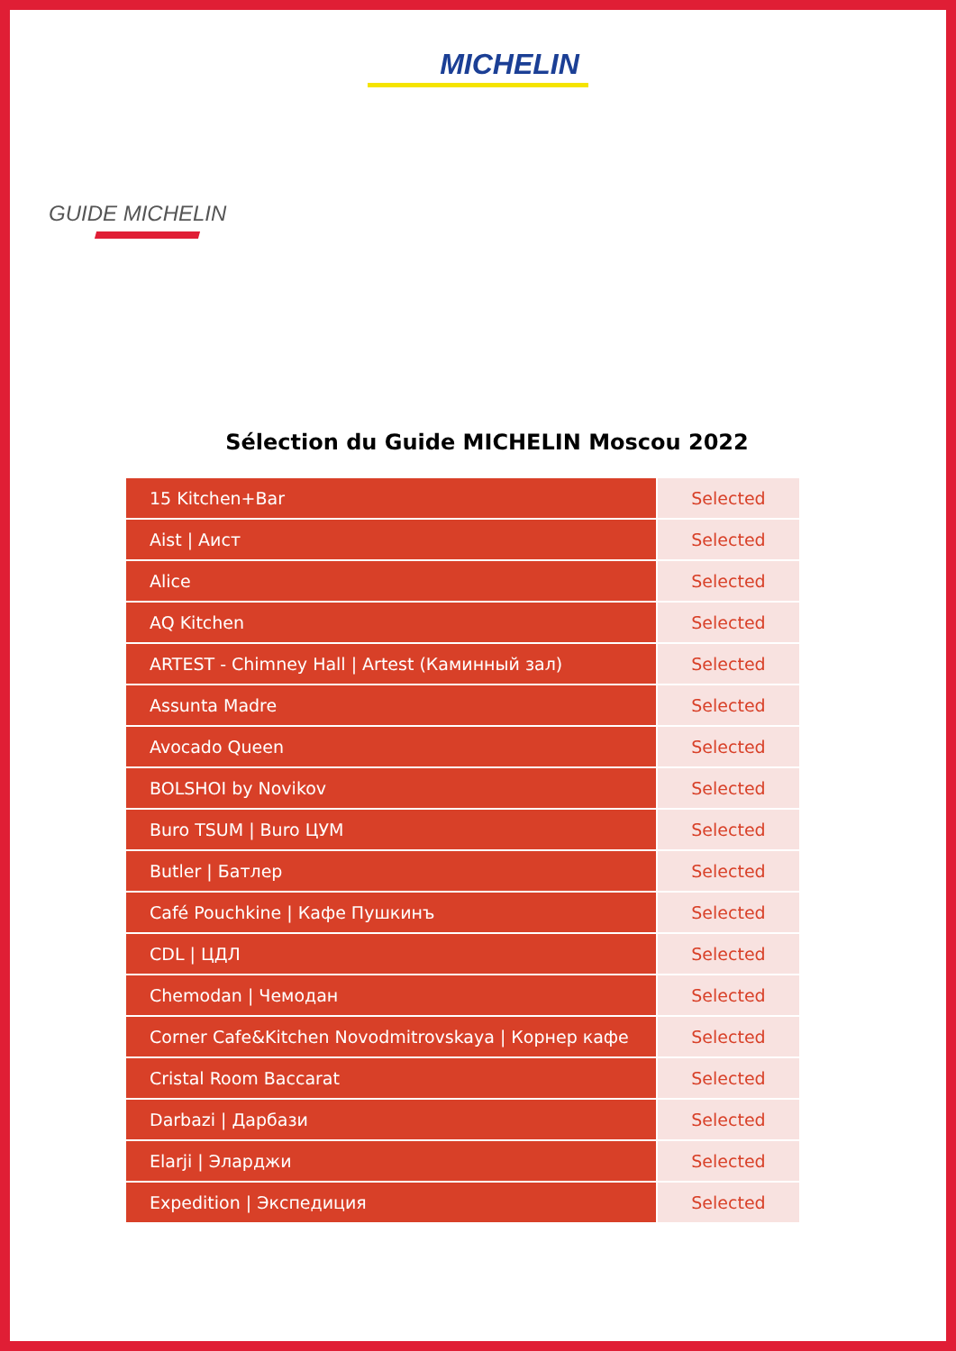MICHELIN
GUIDE MICHELIN
Sélection du Guide MICHELIN Moscou 2022
| 15 Kitchen+Bar | Selected |
| Aist / Аист | Selected |
| Alice | Selected |
| AQ Kitchen | Selected |
| ARTEST - Chimney Hall / Artest (Каминный зал) | Selected |
| Assunta Madre | Selected |
| Avocado Queen | Selected |
| BOLSHOI by Novikov | Selected |
| Buro TSUM / Buro ЦУМ | Selected |
| Butler / Батлер | Selected |
| Café Pouchkine / Кафе Пушкинъ | Selected |
| CDL / ЦДЛ | Selected |
| Chemodan / Чемодан | Selected |
| Corner Cafe&Kitchen Novodmitrovskaya / Корнер кафе | Selected |
| Cristal Room Baccarat | Selected |
| Darbazi / Дарбази | Selected |
| Elarji / Эларджи | Selected |
| Expedition / Экспедиция | Selected |